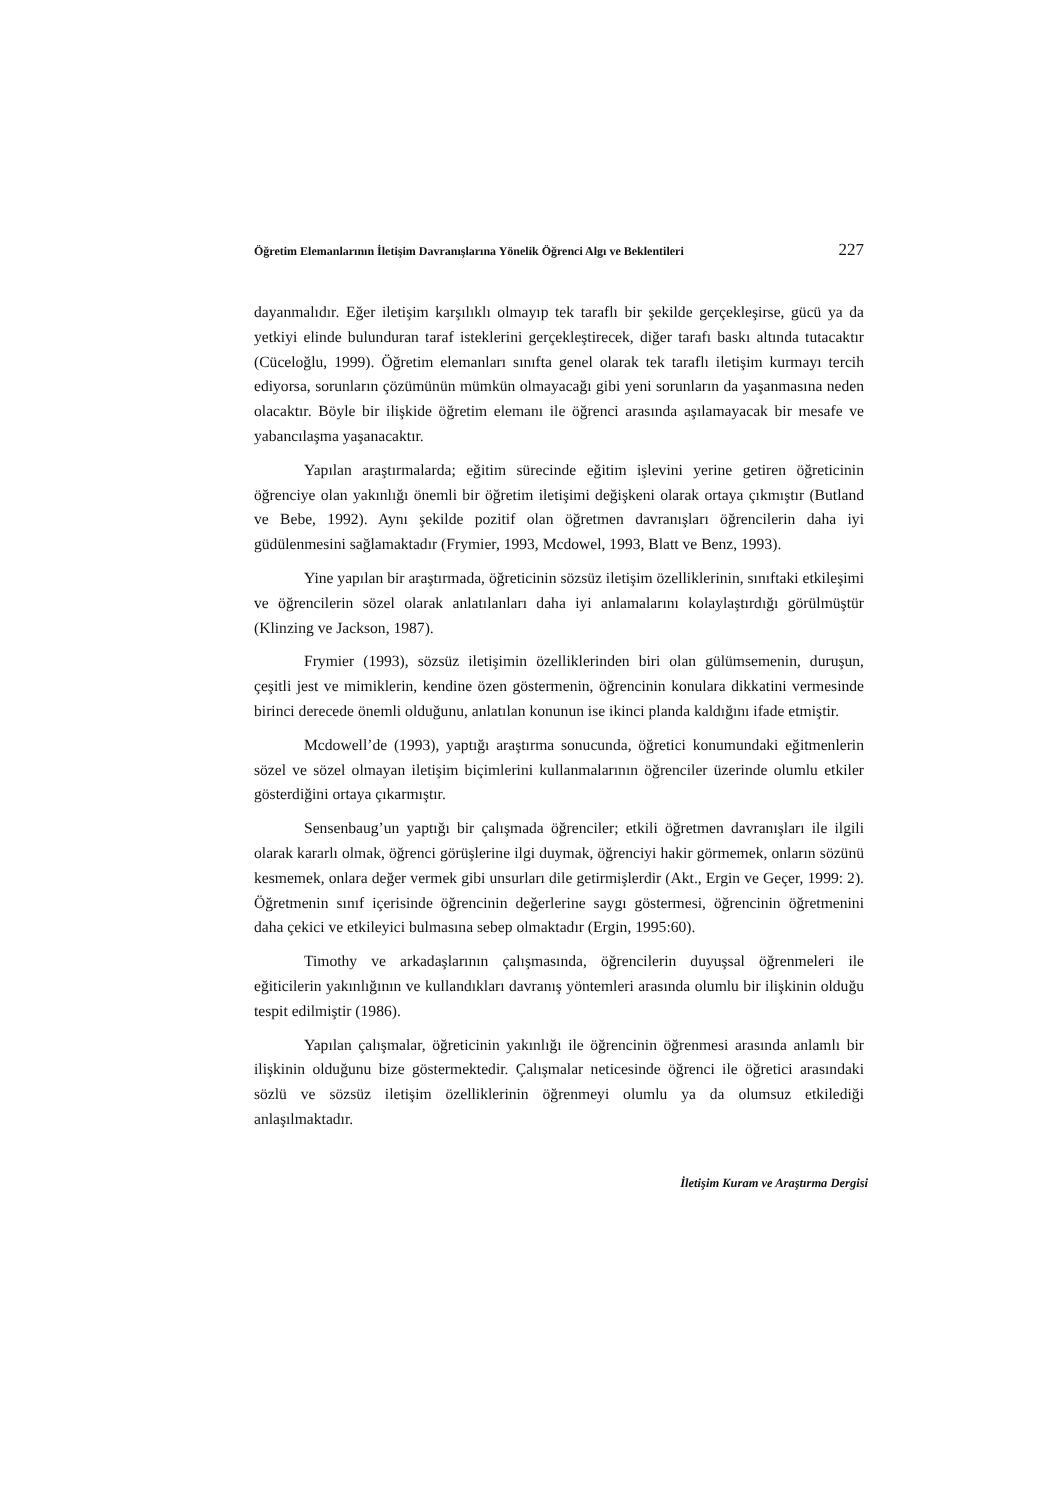Öğretim Elemanlarının İletişim Davranışlarına Yönelik Öğrenci Algı ve Beklentileri 227
dayanmalıdır. Eğer iletişim karşılıklı olmayıp tek taraflı bir şekilde gerçekleşirse, gücü ya da yetkiyi elinde bulunduran taraf isteklerini gerçekleştirecek, diğer tarafı baskı altında tutacaktır (Cüceloğlu, 1999). Öğretim elemanları sınıfta genel olarak tek taraflı iletişim kurmayı tercih ediyorsa, sorunların çözümünün mümkün olmayacağı gibi yeni sorunların da yaşanmasına neden olacaktır. Böyle bir ilişkide öğretim elemanı ile öğrenci arasında aşılamayacak bir mesafe ve yabancılaşma yaşanacaktır.
Yapılan araştırmalarda; eğitim sürecinde eğitim işlevini yerine getiren öğreticinin öğrenciye olan yakınlığı önemli bir öğretim iletişimi değişkeni olarak ortaya çıkmıştır (Butland ve Bebe, 1992). Aynı şekilde pozitif olan öğretmen davranışları öğrencilerin daha iyi güdülenmesini sağlamaktadır (Frymier, 1993, Mcdowel, 1993, Blatt ve Benz, 1993).
Yine yapılan bir araştırmada, öğreticinin sözsüz iletişim özelliklerinin, sınıftaki etkileşimi ve öğrencilerin sözel olarak anlatılanları daha iyi anlamalarını kolaylaştırdığı görülmüştür (Klinzing ve Jackson, 1987).
Frymier (1993), sözsüz iletişimin özelliklerinden biri olan gülümsemenin, duruşun, çeşitli jest ve mimiklerin, kendine özen göstermenin, öğrencinin konulara dikkatini vermesinde birinci derecede önemli olduğunu, anlatılan konunun ise ikinci planda kaldığını ifade etmiştir.
Mcdowell’de (1993), yaptığı araştırma sonucunda, öğretici konumundaki eğitmenlerin sözel ve sözel olmayan iletişim biçimlerini kullanmalarının öğrenciler üzerinde olumlu etkiler gösterdiğini ortaya çıkarmıştır.
Sensenbaug’un yaptığı bir çalışmada öğrenciler; etkili öğretmen davranışları ile ilgili olarak kararlı olmak, öğrenci görüşlerine ilgi duymak, öğrenciyi hakir görmemek, onların sözünü kesmemek, onlara değer vermek gibi unsurları dile getirmişlerdir (Akt., Ergin ve Geçer, 1999: 2). Öğretmenin sınıf içerisinde öğrencinin değerlerine saygı göstermesi, öğrencinin öğretmenini daha çekici ve etkileyici bulmasına sebep olmaktadır (Ergin, 1995:60).
Timothy ve arkadaşlarının çalışmasında, öğrencilerin duyuşsal öğrenmeleri ile eğiticilerin yakınlığının ve kullandıkları davranış yöntemleri arasında olumlu bir ilişkinin olduğu tespit edilmiştir (1986).
Yapılan çalışmalar, öğreticinin yakınlığı ile öğrencinin öğrenmesi arasında anlamlı bir ilişkinin olduğunu bize göstermektedir. Çalışmalar neticesinde öğrenci ile öğretici arasındaki sözlü ve sözsüz iletişim özelliklerinin öğrenmeyi olumlu ya da olumsuz etkilediği anlaşılmaktadır.
İletişim Kuram ve Araştırma Dergisi